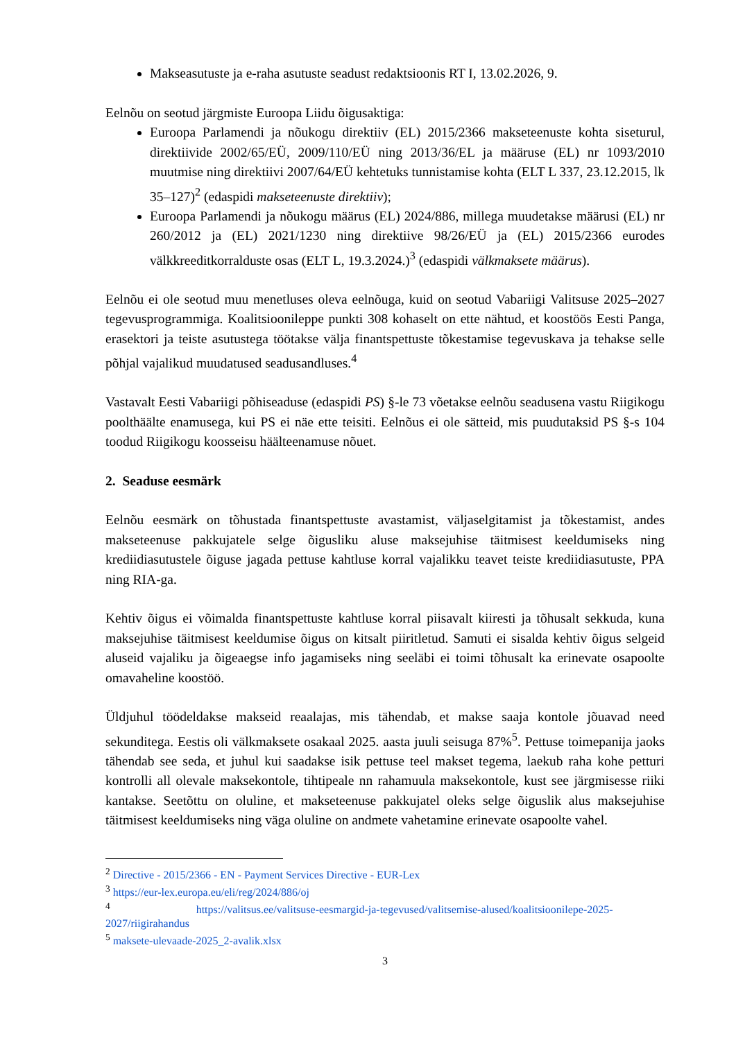Makseasutuste ja e-raha asutuste seadust redaktsioonis RT I, 13.02.2026, 9.
Eelnõu on seotud järgmiste Euroopa Liidu õigusaktiga:
Euroopa Parlamendi ja nõukogu direktiiv (EL) 2015/2366 makseteenuste kohta siseturul, direktiivide 2002/65/EÜ, 2009/110/EÜ ning 2013/36/EL ja määruse (EL) nr 1093/2010 muutmise ning direktiivi 2007/64/EÜ kehtetuks tunnistamise kohta (ELT L 337, 23.12.2015, lk 35–127)<sup>2</sup> (edaspidi makseteenuste direktiiv);
Euroopa Parlamendi ja nõukogu määrus (EL) 2024/886, millega muudetakse määrusi (EL) nr 260/2012 ja (EL) 2021/1230 ning direktiive 98/26/EÜ ja (EL) 2015/2366 eurodes välkkreeditkorralduste osas (ELT L, 19.3.2024.)<sup>3</sup> (edaspidi välkmaksete määrus).
Eelnõu ei ole seotud muu menetluses oleva eelnõuga, kuid on seotud Vabariigi Valitsuse 2025–2027 tegevusprogrammiga. Koalitsioonileppe punkti 308 kohaselt on ette nähtud, et koostöös Eesti Panga, erasektori ja teiste asutustega töötakse välja finantspettuste tõkestamise tegevuskava ja tehakse selle põhjal vajalikud muudatused seadusandluses.<sup>4</sup>
Vastavalt Eesti Vabariigi põhiseaduse (edaspidi PS) §-le 73 võetakse eelnõu seadusena vastu Riigikogu poolthäälte enamusega, kui PS ei näe ette teisiti. Eelnõus ei ole sätteid, mis puudutaksid PS §-s 104 toodud Riigikogu koosseisu häälteenamuse nõuet.
2. Seaduse eesmärk
Eelnõu eesmärk on tõhustada finantspettuste avastamist, väljaselgitamist ja tõkestamist, andes makseteenuse pakkujatele selge õigusliku aluse maksejuhise täitmisest keeldumiseks ning krediidiasutustele õiguse jagada pettuse kahtluse korral vajalikku teavet teiste krediidiasutuste, PPA ning RIA-ga.
Kehtiv õigus ei võimalda finantspettuste kahtluse korral piisavalt kiiresti ja tõhusalt sekkuda, kuna maksejuhise täitmisest keeldumise õigus on kitsalt piiritletud. Samuti ei sisalda kehtiv õigus selgeid aluseid vajaliku ja õigeaegse info jagamiseks ning seeläbi ei toimi tõhusalt ka erinevate osapoolte omavaheline koostöö.
Üldjuhul töödeldakse makseid reaalajas, mis tähendab, et makse saaja kontole jõuavad need sekunditega. Eestis oli välkmaksete osakaal 2025. aasta juuli seisuga 87%<sup>5</sup>. Pettuse toimepanija jaoks tähendab see seda, et juhul kui saadakse isik pettuse teel makset tegema, laekub raha kohe petturi kontrolli all olevale maksekontole, tihtipeale nn rahamuula maksekontole, kust see järgmisesse riiki kantakse. Seetõttu on oluline, et makseteenuse pakkujatel oleks selge õiguslik alus maksejuhise täitmisest keeldumiseks ning väga oluline on andmete vahetamine erinevate osapoolte vahel.
<sup>2</sup> Directive - 2015/2366 - EN - Payment Services Directive - EUR-Lex
<sup>3</sup> https://eur-lex.europa.eu/eli/reg/2024/886/oj
<sup>4</sup> https://valitsus.ee/valitsuse-eesmargid-ja-tegevused/valitsemise-alused/koalitsioonilepe-2025-2027/riigirahandus
<sup>5</sup> maksete-ulevaade-2025_2-avalik.xlsx
3